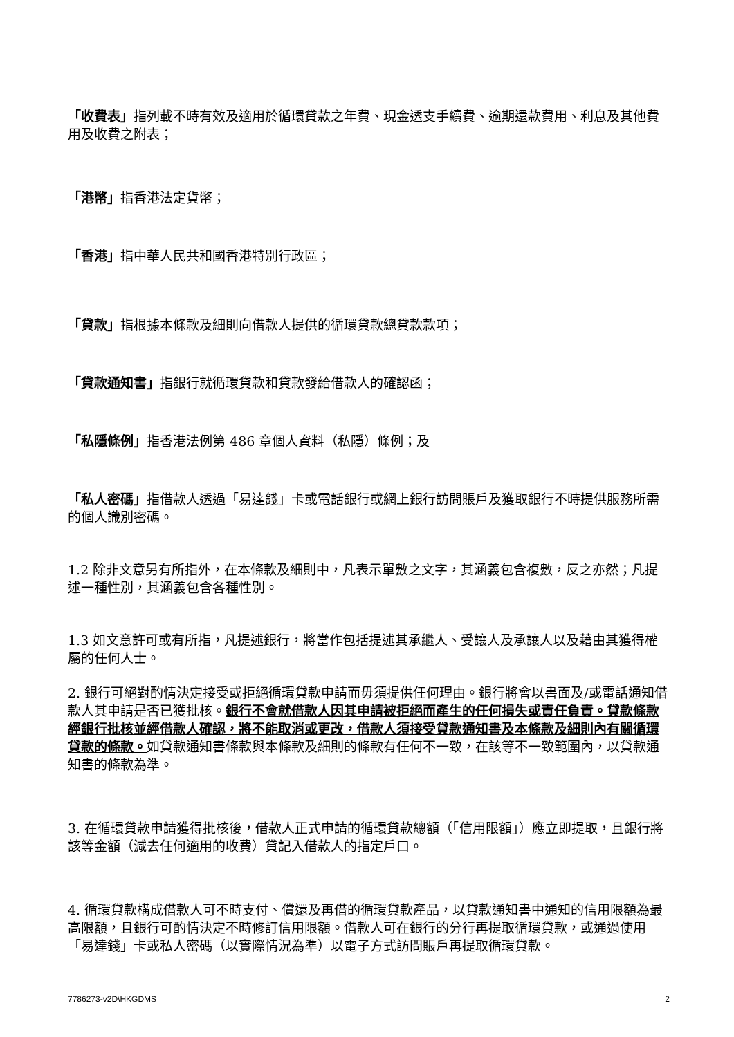「收費表」指列載不時有效及適用於循環貸款之年費、現金透支手續費、逾期還款費用、利息及其他費用及收費之附表；
「港幣」指香港法定貨幣；
「香港」指中華人民共和國香港特別行政區；
「貸款」指根據本條款及細則向借款人提供的循環貸款總貸款款項；
「貸款通知書」指銀行就循環貸款和貸款發給借款人的確認函；
「私隱條例」指香港法例第 486 章個人資料（私隱）條例；及
「私人密碼」指借款人透過「易達錢」卡或電話銀行或網上銀行訪問賬戶及獲取銀行不時提供服務所需的個人識別密碼。
1.2 除非文意另有所指外，在本條款及細則中，凡表示單數之文字，其涵義包含複數，反之亦然；凡提述一種性別，其涵義包含各種性別。
1.3 如文意許可或有所指，凡提述銀行，將當作包括提述其承繼人、受讓人及承讓人以及藉由其獲得權屬的任何人士。
2. 銀行可絕對酌情決定接受或拒絕循環貸款申請而毋須提供任何理由。銀行將會以書面及/或電話通知借款人其申請是否已獲批核。銀行不會就借款人因其申請被拒絕而產生的任何損失或責任負責。貸款條款經銀行批核並經借款人確認，將不能取消或更改，借款人須接受貸款通知書及本條款及細則內有關循環貸款的條款。如貸款通知書條款與本條款及細則的條款有任何不一致，在該等不一致範圍內，以貸款通知書的條款為準。
3. 在循環貸款申請獲得批核後，借款人正式申請的循環貸款總額（「信用限額」）應立即提取，且銀行將該等金額（減去任何適用的收費）貸記入借款人的指定戶口。
4. 循環貸款構成借款人可不時支付、償還及再借的循環貸款產品，以貸款通知書中通知的信用限額為最高限額，且銀行可酌情決定不時修訂信用限額。借款人可在銀行的分行再提取循環貸款，或通過使用「易達錢」卡或私人密碼（以實際情況為準）以電子方式訪問賬戶再提取循環貸款。
7786273-v2D\HKGDMS 2